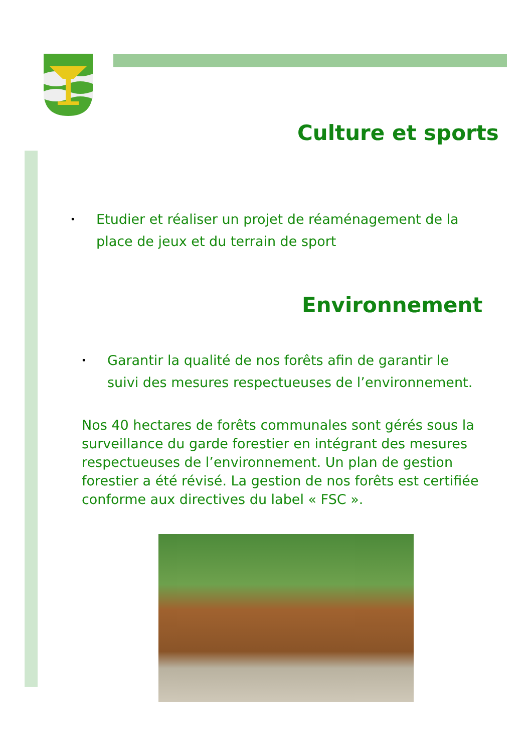Culture et sports
•
Etudier et réaliser un projet de réaménagement de la place de jeux et du terrain de sport
Environnement
•
Garantir la qualité de nos forêts afin de garantir le suivi des mesures respectueuses de l’environnement.
Nos 40 hectares de forêts communales sont gérés sous la surveillance du garde forestier en intégrant des mesures respectueuses de l’environnement. Un plan de gestion forestier a été révisé. La gestion de nos forêts est certifiée conforme aux directives du label « FSC ».